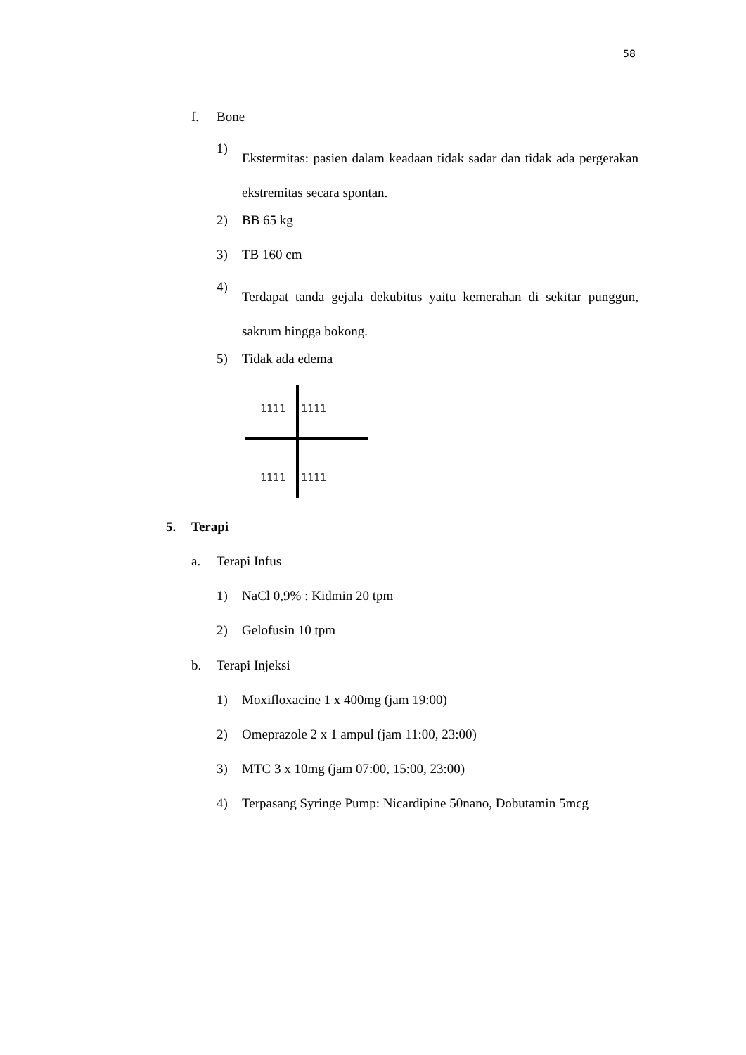58
f. Bone
1) Ekstermitas: pasien dalam keadaan tidak sadar dan tidak ada pergerakan ekstremitas secara spontan.
2) BB 65 kg
3) TB 160 cm
4) Terdapat tanda gejala dekubitus yaitu kemerahan di sekitar punggun, sakrum hingga bokong.
5) Tidak ada edema
1111 1111
1111 1111
5. Terapi
a. Terapi Infus
1) NaCl 0,9% : Kidmin 20 tpm
2) Gelofusin 10 tpm
b. Terapi Injeksi
1) Moxifloxacine 1 x 400mg (jam 19:00)
2) Omeprazole 2 x 1 ampul (jam 11:00, 23:00)
3) MTC 3 x 10mg (jam 07:00, 15:00, 23:00)
4) Terpasang Syringe Pump: Nicardipine 50nano, Dobutamin 5mcg